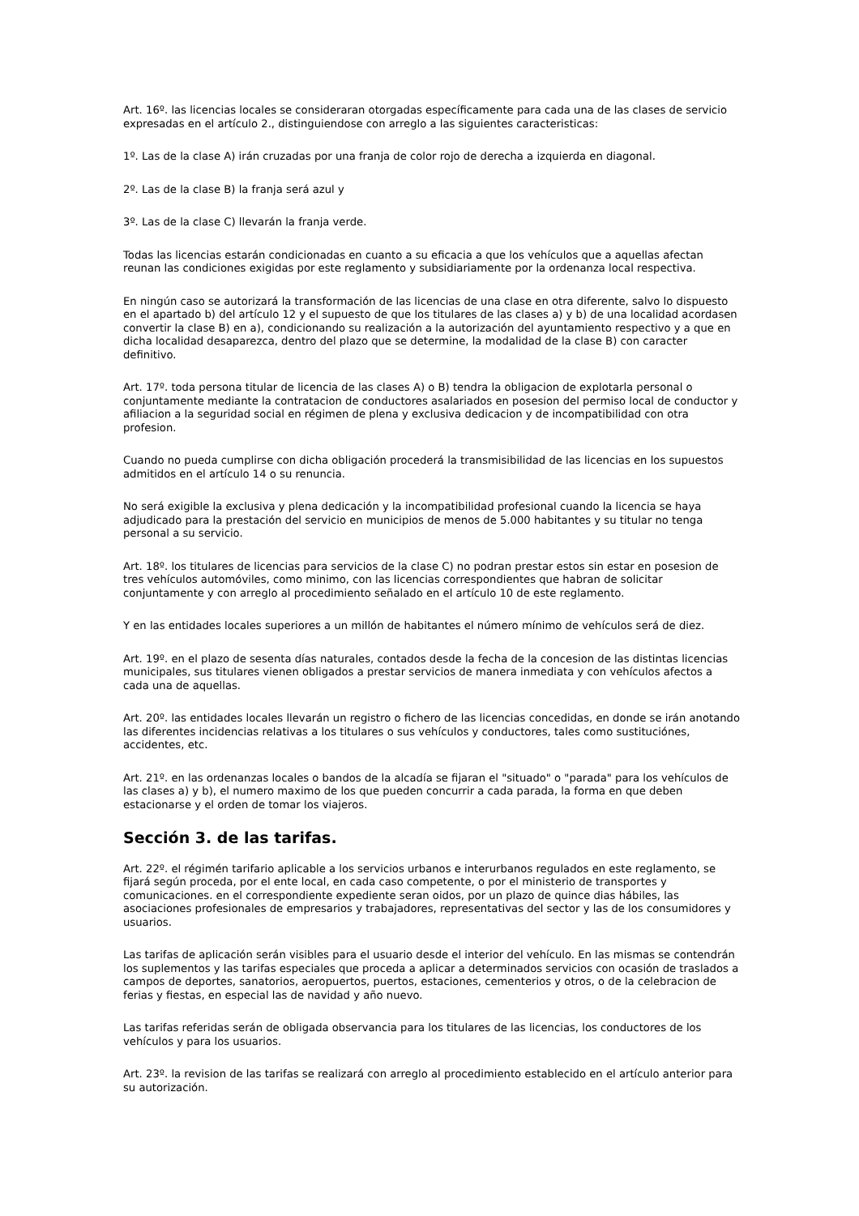Art. 16º. las licencias locales se consideraran otorgadas específicamente para cada una de las clases de servicio expresadas en el artículo 2., distinguiendose con arreglo a las siguientes caracteristicas:
1º. Las de la clase A) irán cruzadas por una franja de color rojo de derecha a izquierda en diagonal.
2º. Las de la clase B) la franja será azul y
3º. Las de la clase C) llevarán la franja verde.
Todas las licencias estarán condicionadas en cuanto a su eficacia a que los vehículos que a aquellas afectan reunan las condiciones exigidas por este reglamento y subsidiariamente por la ordenanza local respectiva.
En ningún caso se autorizará la transformación de las licencias de una clase en otra diferente, salvo lo dispuesto en el apartado b) del artículo 12 y el supuesto de que los titulares de las clases a) y b) de una localidad acordasen convertir la clase B) en a), condicionando su realización a la autorización del ayuntamiento respectivo y a que en dicha localidad desaparezca, dentro del plazo que se determine, la modalidad de la clase B) con caracter definitivo.
Art. 17º. toda persona titular de licencia de las clases A) o B) tendra la obligacion de explotarla personal o conjuntamente mediante la contratacion de conductores asalariados en posesion del permiso local de conductor y afiliacion a la seguridad social en régimen de plena y exclusiva dedicacion y de incompatibilidad con otra profesion.
Cuando no pueda cumplirse con dicha obligación procederá la transmisibilidad de las licencias en los supuestos admitidos en el artículo 14 o su renuncia.
No será exigible la exclusiva y plena dedicación y la incompatibilidad profesional cuando la licencia se haya adjudicado para la prestación del servicio en municipios de menos de 5.000 habitantes y su titular no tenga personal a su servicio.
Art. 18º. los titulares de licencias para servicios de la clase C) no podran prestar estos sin estar en posesion de tres vehículos automóviles, como minimo, con las licencias correspondientes que habran de solicitar conjuntamente y con arreglo al procedimiento señalado en el artículo 10 de este reglamento.
Y en las entidades locales superiores a un millón de habitantes el número mínimo de vehículos será de diez.
Art. 19º. en el plazo de sesenta días naturales, contados desde la fecha de la concesion de las distintas licencias municipales, sus titulares vienen obligados a prestar servicios de manera inmediata y con vehículos afectos a cada una de aquellas.
Art. 20º. las entidades locales llevarán un registro o fichero de las licencias concedidas, en donde se irán anotando las diferentes incidencias relativas a los titulares o sus vehículos y conductores, tales como sustituciónes, accidentes, etc.
Art. 21º. en las ordenanzas locales o bandos de la alcadía se fijaran el "situado" o "parada" para los vehículos de las clases a) y b), el numero maximo de los que pueden concurrir a cada parada, la forma en que deben estacionarse y el orden de tomar los viajeros.
Sección 3. de las tarifas.
Art. 22º. el régimén tarifario aplicable a los servicios urbanos e interurbanos regulados en este reglamento, se fijará según proceda, por el ente local, en cada caso competente, o por el ministerio de transportes y comunicaciones. en el correspondiente expediente seran oidos, por un plazo de quince dias hábiles, las asociaciones profesionales de empresarios y trabajadores, representativas del sector y las de los consumidores y usuarios.
Las tarifas de aplicación serán visibles para el usuario desde el interior del vehículo. En las mismas se contendrán los suplementos y las tarifas especiales que proceda a aplicar a determinados servicios con ocasión de traslados a campos de deportes, sanatorios, aeropuertos, puertos, estaciones, cementerios y otros, o de la celebracion de ferias y fiestas, en especial las de navidad y año nuevo.
Las tarifas referidas serán de obligada observancia para los titulares de las licencias, los conductores de los vehículos y para los usuarios.
Art. 23º. la revision de las tarifas se realizará con arreglo al procedimiento establecido en el artículo anterior para su autorización.